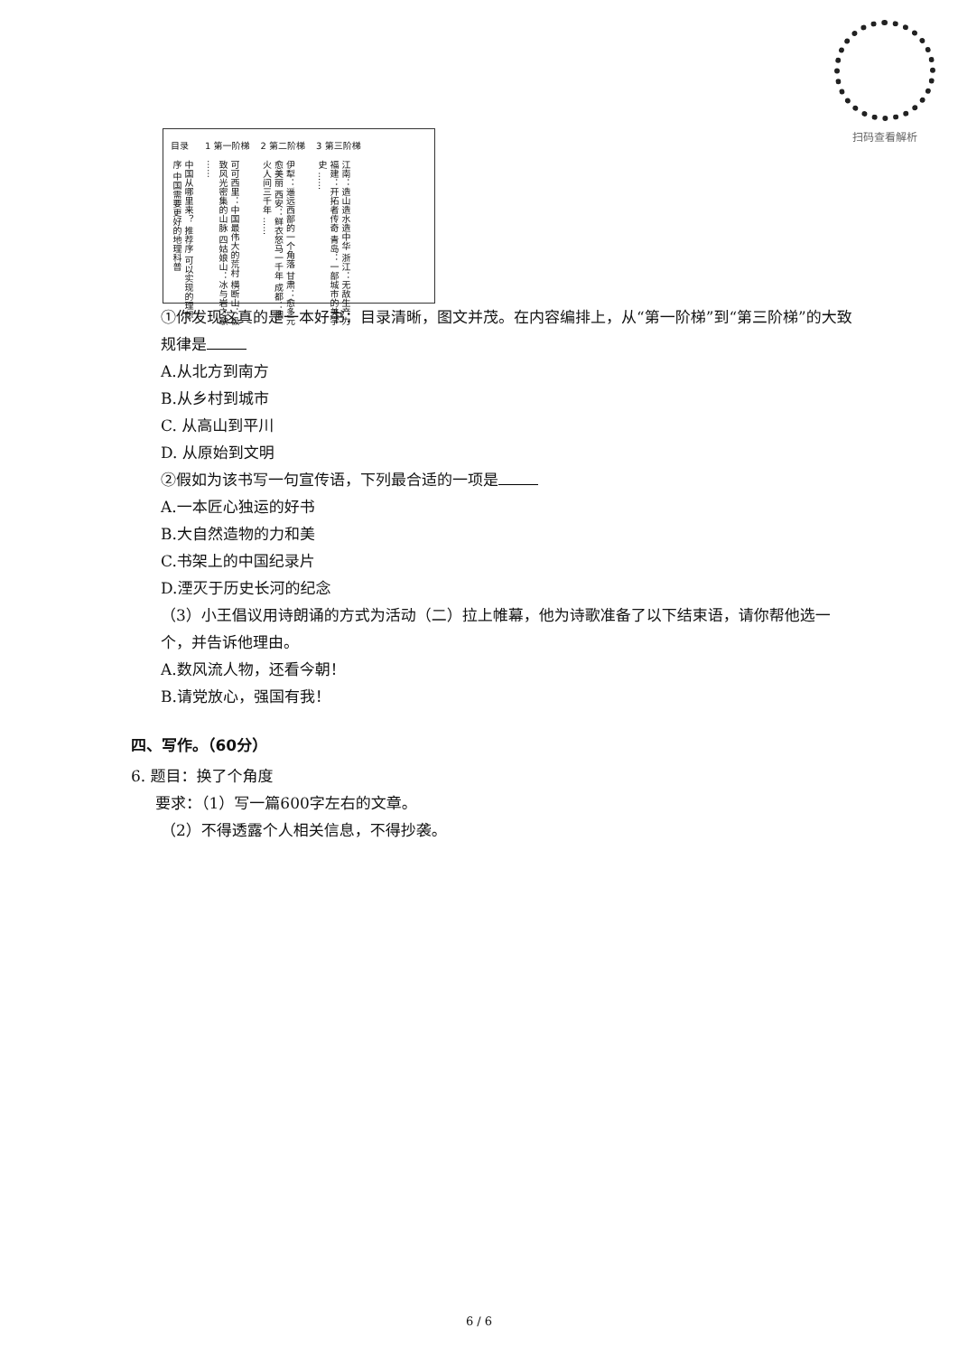扫码查看解析
目录
中国从哪里来？ 推荐序 可以实现的理想 序 中国需要更好的地理科普
1 第一阶梯
可可西里：中国最伟大的荒村 横断山：极致风光密集的山脉 四姑娘山：冰与岩之歌 ……
2 第二阶梯
伊犁：遥远西部的一个角落 甘肃：愈多元愈美丽 西安：鲜衣怒马一千年 成都：烟火人间三千年 ……
3 第三阶梯
江南：造山造水造中华 浙江：无敌生产力 福建：开拓者传奇 青岛：一部城市的美学史 ……
①你发现这真的是一本好书：目录清晰，图文并茂。在内容编排上，从“第一阶梯”到“第三阶梯”的大致规律是
A.从北方到南方
B.从乡村到城市
C. 从高山到平川
D. 从原始到文明
②假如为该书写一句宣传语，下列最合适的一项是
A.一本匠心独运的好书
B.大自然造物的力和美
C.书架上的中国纪录片
D.湮灭于历史长河的纪念
（3）小王倡议用诗朗诵的方式为活动（二）拉上帷幕，他为诗歌准备了以下结束语，请你帮他选一个，并告诉他理由。
A.数风流人物，还看今朝！
B.请党放心，强国有我！
四、写作。（60分）
6. 题目：换了个角度
要求：（1）写一篇600字左右的文章。
（2）不得透露个人相关信息，不得抄袭。
6 / 6